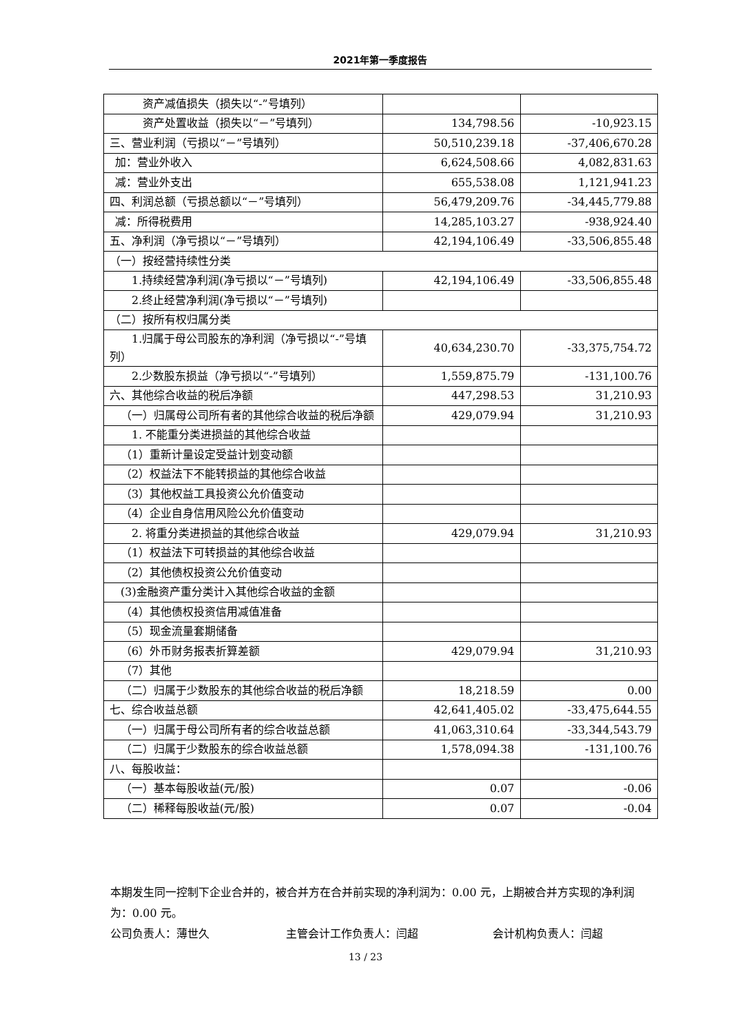2021年第一季度报告
| 资产减值损失（损失以“-”号填列） | | |
| 资产处置收益（损失以“－”号填列） | 134,798.56 | -10,923.15 |
| 三、营业利润（亏损以“－”号填列） | 50,510,239.18 | -37,406,670.28 |
| 加：营业外收入 | 6,624,508.66 | 4,082,831.63 |
| 减：营业外支出 | 655,538.08 | 1,121,941.23 |
| 四、利润总额（亏损总额以“－”号填列） | 56,479,209.76 | -34,445,779.88 |
| 减：所得税费用 | 14,285,103.27 | -938,924.40 |
| 五、净利润（净亏损以“－”号填列） | 42,194,106.49 | -33,506,855.48 |
| （一）按经营持续性分类 | | |
| 1.持续经营净利润(净亏损以“－”号填列) | 42,194,106.49 | -33,506,855.48 |
| 2.终止经营净利润(净亏损以“－”号填列) | | |
| （二）按所有权归属分类 | | |
| 1.归属于母公司股东的净利润（净亏损以“-”号填列） | 40,634,230.70 | -33,375,754.72 |
| 2.少数股东损益（净亏损以“-”号填列） | 1,559,875.79 | -131,100.76 |
| 六、其他综合收益的税后净额 | 447,298.53 | 31,210.93 |
| （一）归属母公司所有者的其他综合收益的税后净额 | 429,079.94 | 31,210.93 |
| 1. 不能重分类进损益的其他综合收益 | | |
| （1）重新计量设定受益计划变动额 | | |
| （2）权益法下不能转损益的其他综合收益 | | |
| （3）其他权益工具投资公允价值变动 | | |
| （4）企业自身信用风险公允价值变动 | | |
| 2. 将重分类进损益的其他综合收益 | 429,079.94 | 31,210.93 |
| （1）权益法下可转损益的其他综合收益 | | |
| （2）其他债权投资公允价值变动 | | |
| (3)金融资产重分类计入其他综合收益的金额 | | |
| （4）其他债权投资信用减值准备 | | |
| （5）现金流量套期储备 | | |
| （6）外币财务报表折算差额 | 429,079.94 | 31,210.93 |
| （7）其他 | | |
| （二）归属于少数股东的其他综合收益的税后净额 | 18,218.59 | 0.00 |
| 七、综合收益总额 | 42,641,405.02 | -33,475,644.55 |
| （一）归属于母公司所有者的综合收益总额 | 41,063,310.64 | -33,344,543.79 |
| （二）归属于少数股东的综合收益总额 | 1,578,094.38 | -131,100.76 |
| 八、每股收益： | | |
| （一）基本每股收益(元/股) | 0.07 | -0.06 |
| （二）稀释每股收益(元/股) | 0.07 | -0.04 |
本期发生同一控制下企业合并的，被合并方在合并前实现的净利润为：0.00 元，上期被合并方实现的净利润为：0.00 元。
公司负责人：薄世久 主管会计工作负责人：闫超 会计机构负责人：闫超
13 / 23